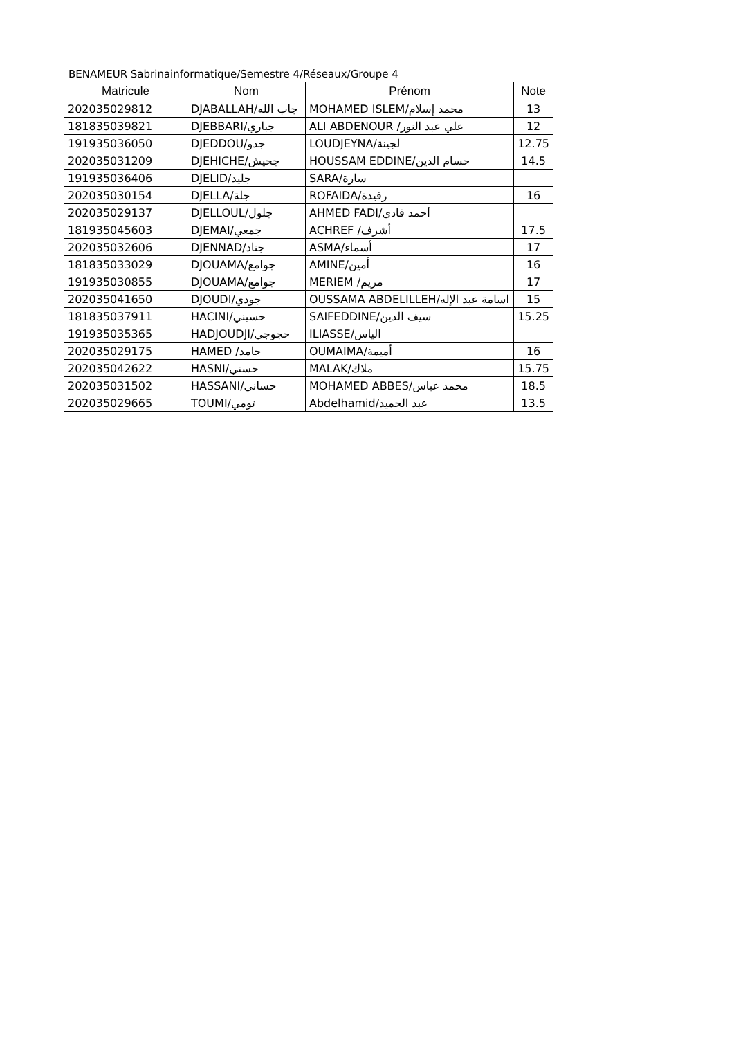BENAMEUR Sabrinainformatique/Semestre 4/Réseaux/Groupe 4
| Matricule | Nom | Prénom | Note |
| --- | --- | --- | --- |
| 202035029812 | DJABALLAH/جاب الله | MOHAMED ISLEM/محمد إسلام | 13 |
| 181835039821 | DJEBBARI/جباري | ALI ABDENOUR /علي عبد النور | 12 |
| 191935036050 | DJEDDOU/جدو | LOUDJEYNA/لجينة | 12.75 |
| 202035031209 | DJEHICHE/جحيش | HOUSSAM EDDINE/حسام الدين | 14.5 |
| 191935036406 | DJELID/جليد | SARA/سارة | |
| 202035030154 | DJELLA/جلة | ROFAIDA/رفيدة | 16 |
| 202035029137 | DJELLOUL/جلول | AHMED FADI/أحمد فادي | |
| 181935045603 | DJEMAI/جمعي | ACHREF /أشرف | 17.5 |
| 202035032606 | DJENNAD/جناد | ASMA/أسماء | 17 |
| 181835033029 | DJOUAMA/جوامع | AMINE/أمين | 16 |
| 191935030855 | DJOUAMA/جوامع | MERIEM /مريم | 17 |
| 202035041650 | DJOUDI/جودي | OUSSAMA ABDELILLEH/اسامة عبد الإله | 15 |
| 181835037911 | HACINI/حسيني | SAIFEDDINE/سيف الدين | 15.25 |
| 191935035365 | HADJOUDJI/حجوجي | ILIASSE/الياس | |
| 202035029175 | HAMED /حامد | OUMAIMA/أميمة | 16 |
| 202035042622 | HASNI/حسني | MALAK/ملاك | 15.75 |
| 202035031502 | HASSANI/حساني | MOHAMED ABBES/محمد عباس | 18.5 |
| 202035029665 | TOUMI/تومي | Abdelhamid/عبد الحميد | 13.5 |